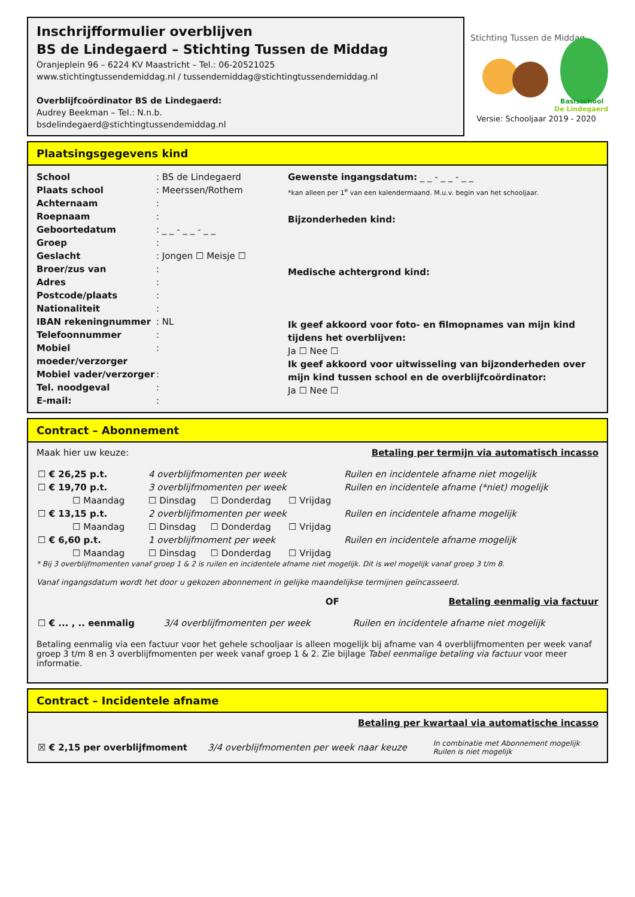Inschrijfformulier overblijven
BS de Lindegaerd – Stichting Tussen de Middag
Oranjeplein 96 – 6224 KV Maastricht – Tel.: 06-20521025
www.stichtingtussendemiddag.nl / tussendemiddag@stichtingtussendemiddag.nl
Overblijfcoördinator BS de Lindegaerd:
Audrey Beekman – Tel.: N.n.b.
bsdelindegaerd@stichtingtussendemiddag.nl
Stichting Tussen de Middag
Basisschool
De Lindegaerd
Versie: Schooljaar 2019 - 2020
Plaatsingsgegevens kind
School: BS de Lindegaerd
Plaats school: Meerssen/Rothem
Achternaam:
Roepnaam:
Geboortedatum: _ _ - _ _ - _ _
Groep:
Geslacht: Jongen ☐ Meisje ☐
Broer/zus van:
Adres:
Postcode/plaats:
Nationaliteit:
IBAN rekeningnummer: NL
Telefoonnummer:
Mobiel moeder/verzorger:
Mobiel vader/verzorger:
Tel. noodgeval:
E-mail::
Gewenste ingangsdatum: _ _ - _ _ - _ _
*kan alleen per 1<sup>e</sup> van een kalendermaand. M.u.v. begin van het schooljaar.
Bijzonderheden kind:
Medische achtergrond kind:
Ik geef akkoord voor foto- en filmopnames van mijn kind tijdens het overblijven:
Ja ☐ Nee ☐
Ik geef akkoord voor uitwisseling van bijzonderheden over mijn kind tussen school en de overblijfcoördinator:
Ja ☐ Nee ☐
Contract – Abonnement
Maak hier uw keuze: Betaling per termijn via automatisch incasso
| ☐ € 26,25 p.t. | 4 overblijfmomenten per week | | | Ruilen en incidentele afname niet mogelijk |
| ☐ € 19,70 p.t. | 3 overblijfmomenten per week | | | Ruilen en incidentele afname (*niet) mogelijk |
| ☐ Maandag | ☐ Dinsdag | ☐ Donderdag | ☐ Vrijdag | |
| ☐ € 13,15 p.t. | 2 overblijfmomenten per week | | | Ruilen en incidentele afname mogelijk |
| ☐ Maandag | ☐ Dinsdag | ☐ Donderdag | ☐ Vrijdag | |
| ☐ € 6,60 p.t. | 1 overblijfmoment per week | | | Ruilen en incidentele afname mogelijk |
| ☐ Maandag | ☐ Dinsdag | ☐ Donderdag | ☐ Vrijdag | |
* Bij 3 overblijfmomenten vanaf groep 1 & 2 is ruilen en incidentele afname niet mogelijk. Dit is wel mogelijk vanaf groep 3 t/m 8.
Vanaf ingangsdatum wordt het door u gekozen abonnement in gelijke maandelijkse termijnen geïncasseerd.
OF Betaling eenmalig via factuur
| ☐ € ... , .. eenmalig | 3/4 overblijfmomenten per week | Ruilen en incidentele afname niet mogelijk |
Betaling eenmalig via een factuur voor het gehele schooljaar is alleen mogelijk bij afname van 4 overblijfmomenten per week vanaf groep 3 t/m 8 en 3 overblijfmomenten per week vanaf groep 1 & 2. Zie bijlage Tabel eenmalige betaling via factuur voor meer informatie.
Contract – Incidentele afname
Betaling per kwartaal via automatische incasso
| ☒ € 2,15 per overblijfmoment | 3/4 overblijfmomenten per week naar keuze | In combinatie met Abonnement mogelijk Ruilen is niet mogelijk |